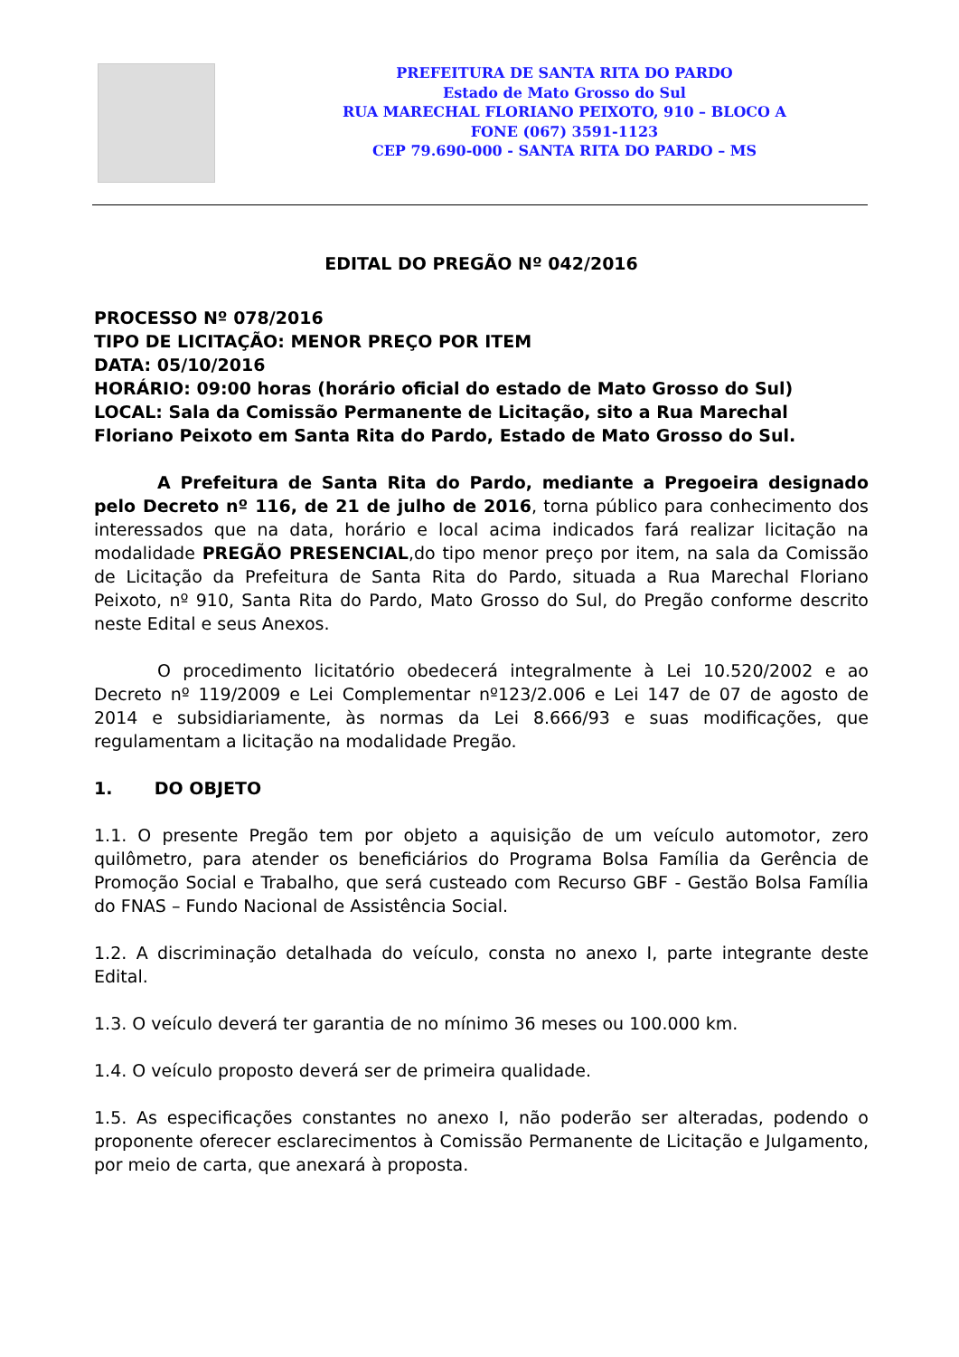PREFEITURA DE SANTA RITA DO PARDO
Estado de Mato Grosso do Sul
RUA MARECHAL FLORIANO PEIXOTO, 910 – BLOCO A
FONE (067) 3591-1123
CEP 79.690-000 - SANTA RITA DO PARDO – MS
EDITAL DO PREGÃO Nº 042/2016
PROCESSO Nº 078/2016
TIPO DE LICITAÇÃO: MENOR PREÇO POR ITEM
DATA: 05/10/2016
HORÁRIO: 09:00 horas (horário oficial do estado de Mato Grosso do Sul)
LOCAL: Sala da Comissão Permanente de Licitação, sito a Rua Marechal Floriano Peixoto em Santa Rita do Pardo, Estado de Mato Grosso do Sul.
A Prefeitura de Santa Rita do Pardo, mediante a Pregoeira designado pelo Decreto nº 116, de 21 de julho de 2016, torna público para conhecimento dos interessados que na data, horário e local acima indicados fará realizar licitação na modalidade PREGÃO PRESENCIAL,do tipo menor preço por item, na sala da Comissão de Licitação da Prefeitura de Santa Rita do Pardo, situada a Rua Marechal Floriano Peixoto, nº 910, Santa Rita do Pardo, Mato Grosso do Sul, do Pregão conforme descrito neste Edital e seus Anexos.
O procedimento licitatório obedecerá integralmente à Lei 10.520/2002 e ao Decreto nº 119/2009 e Lei Complementar nº123/2.006 e Lei 147 de 07 de agosto de 2014 e subsidiariamente, às normas da Lei 8.666/93 e suas modificações, que regulamentam a licitação na modalidade Pregão.
1. DO OBJETO
1.1. O presente Pregão tem por objeto a aquisição de um veículo automotor, zero quilômetro, para atender os beneficiários do Programa Bolsa Família da Gerência de Promoção Social e Trabalho, que será custeado com Recurso GBF - Gestão Bolsa Família do FNAS – Fundo Nacional de Assistência Social.
1.2. A discriminação detalhada do veículo, consta no anexo I, parte integrante deste Edital.
1.3. O veículo deverá ter garantia de no mínimo 36 meses ou 100.000 km.
1.4. O veículo proposto deverá ser de primeira qualidade.
1.5. As especificações constantes no anexo I, não poderão ser alteradas, podendo o proponente oferecer esclarecimentos à Comissão Permanente de Licitação e Julgamento, por meio de carta, que anexará à proposta.